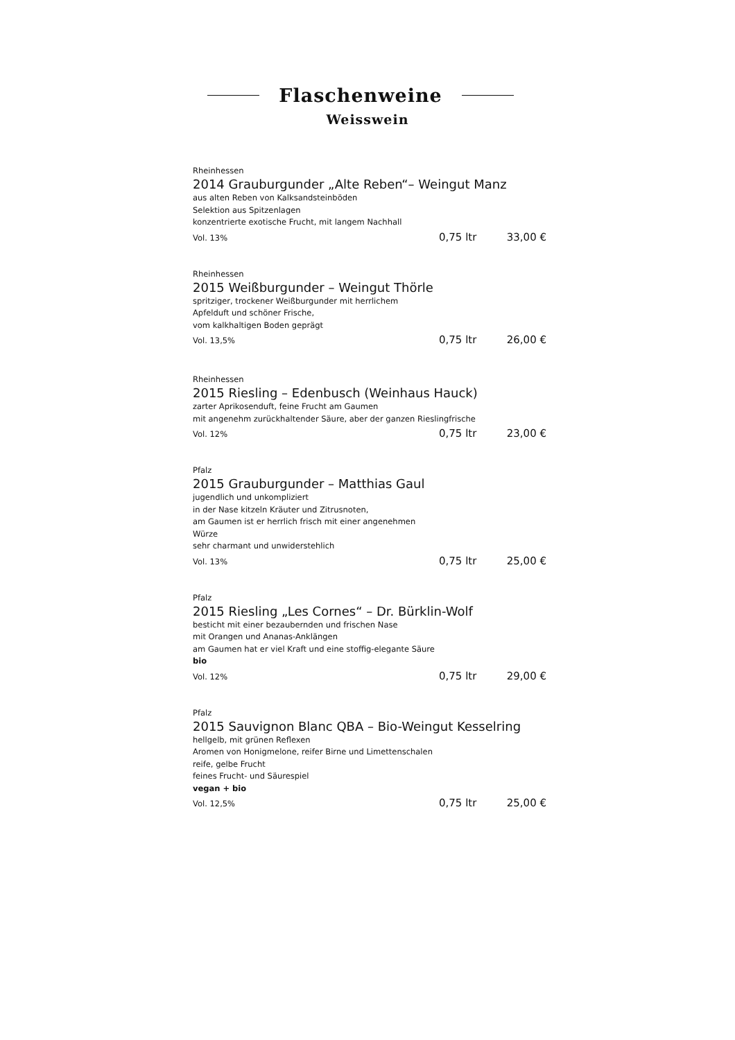Flaschenweine
Weisswein
Rheinhessen
2014 Grauburgunder „Alte Reben“– Weingut Manz
aus alten Reben von Kalksandsteinböden
Selektion aus Spitzenlagen
konzentrierte exotische Frucht, mit langem Nachhall
Vol. 13% 0,75 ltr 33,00 €
Rheinhessen
2015 Weißburgunder – Weingut Thörle
spritziger, trockener Weißburgunder mit herrlichem
Apfelduft und schöner Frische,
vom kalkhaltigen Boden geprägt
Vol. 13,5% 0,75 ltr 26,00 €
Rheinhessen
2015 Riesling – Edenbusch (Weinhaus Hauck)
zarter Aprikosenduft, feine Frucht am Gaumen
mit angenehm zurückhaltender Säure, aber der ganzen Rieslingfrische
Vol. 12% 0,75 ltr 23,00 €
Pfalz
2015 Grauburgunder – Matthias Gaul
jugendlich und unkompliziert
in der Nase kitzeln Kräuter und Zitrusnoten,
am Gaumen ist er herrlich frisch mit einer angenehmen
Würze
sehr charmant und unwiderstehlich
Vol. 13% 0,75 ltr 25,00 €
Pfalz
2015 Riesling „Les Cornes“ – Dr. Bürklin-Wolf
besticht mit einer bezaubernden und frischen Nase
mit Orangen und Ananas-Anklängen
am Gaumen hat er viel Kraft und eine stoffig-elegante Säure
bio
Vol. 12% 0,75 ltr 29,00 €
Pfalz
2015 Sauvignon Blanc QBA – Bio-Weingut Kesselring
hellgelb, mit grünen Reflexen
Aromen von Honigmelone, reifer Birne und Limettenschalen
reife, gelbe Frucht
feines Frucht- und Säurespiel
vegan + bio
Vol. 12,5% 0,75 ltr 25,00 €